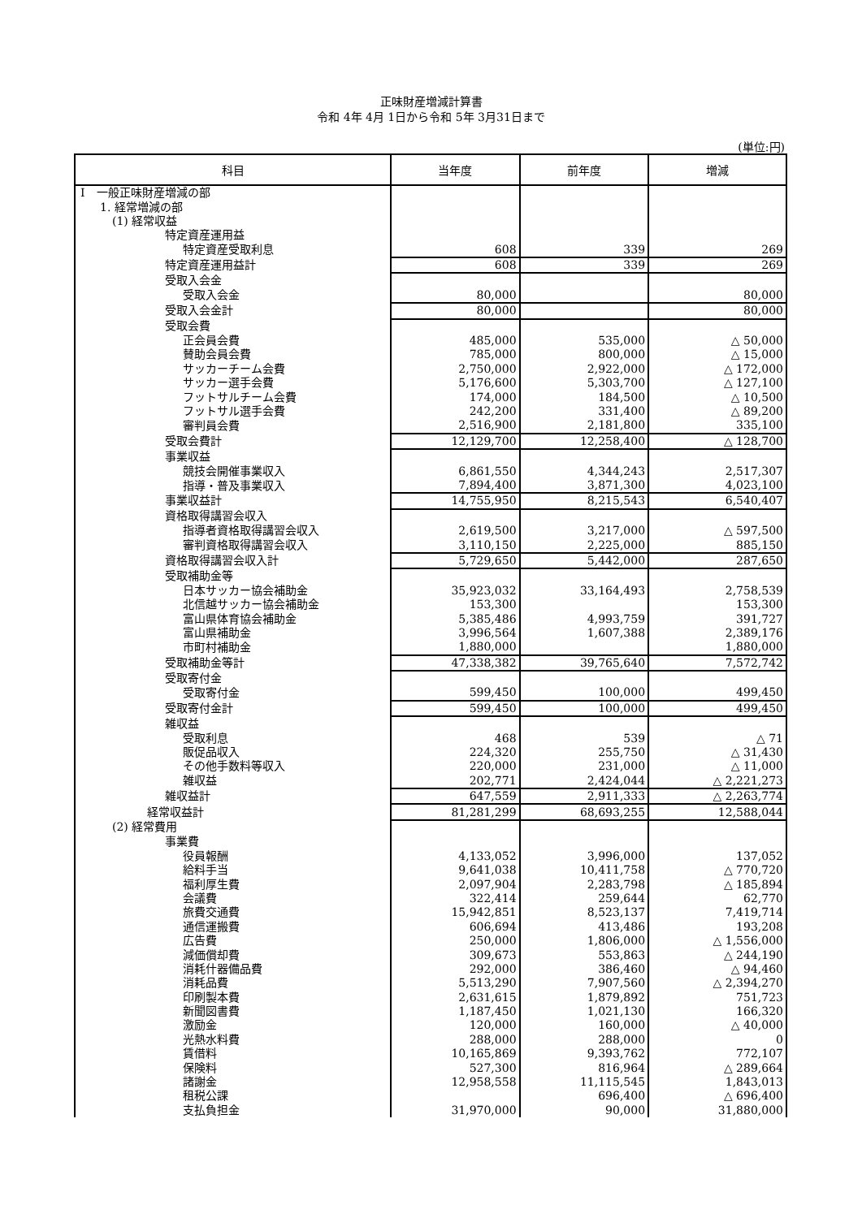正味財産増減計算書
令和 4年 4月 1日から令和 5年 3月31日まで
(単位:円)
| 科目 | 当年度 | 前年度 | 増減 |
| --- | --- | --- | --- |
| Ⅰ 一般正味財産増減の部 | | | |
| 1. 経常増減の部 | | | |
| (1) 経常収益 | | | |
| 特定資産運用益 | | | |
| 特定資産受取利息 | 608 | 339 | 269 |
| 特定資産運用益計 | 608 | 339 | 269 |
| 受取入会金 | | | |
| 受取入会金 | 80,000 | | 80,000 |
| 受取入会金計 | 80,000 | | 80,000 |
| 受取会費 | | | |
| 正会員会費 | 485,000 | 535,000 | △ 50,000 |
| 賛助会員会費 | 785,000 | 800,000 | △ 15,000 |
| サッカーチーム会費 | 2,750,000 | 2,922,000 | △ 172,000 |
| サッカー選手会費 | 5,176,600 | 5,303,700 | △ 127,100 |
| フットサルチーム会費 | 174,000 | 184,500 | △ 10,500 |
| フットサル選手会費 | 242,200 | 331,400 | △ 89,200 |
| 審判員会費 | 2,516,900 | 2,181,800 | 335,100 |
| 受取会費計 | 12,129,700 | 12,258,400 | △ 128,700 |
| 事業収益 | | | |
| 競技会開催事業収入 | 6,861,550 | 4,344,243 | 2,517,307 |
| 指導・普及事業収入 | 7,894,400 | 3,871,300 | 4,023,100 |
| 事業収益計 | 14,755,950 | 8,215,543 | 6,540,407 |
| 資格取得講習会収入 | | | |
| 指導者資格取得講習会収入 | 2,619,500 | 3,217,000 | △ 597,500 |
| 審判資格取得講習会収入 | 3,110,150 | 2,225,000 | 885,150 |
| 資格取得講習会収入計 | 5,729,650 | 5,442,000 | 287,650 |
| 受取補助金等 | | | |
| 日本サッカー協会補助金 | 35,923,032 | 33,164,493 | 2,758,539 |
| 北信越サッカー協会補助金 | 153,300 | | 153,300 |
| 富山県体育協会補助金 | 5,385,486 | 4,993,759 | 391,727 |
| 富山県補助金 | 3,996,564 | 1,607,388 | 2,389,176 |
| 市町村補助金 | 1,880,000 | | 1,880,000 |
| 受取補助金等計 | 47,338,382 | 39,765,640 | 7,572,742 |
| 受取寄付金 | | | |
| 受取寄付金 | 599,450 | 100,000 | 499,450 |
| 受取寄付金計 | 599,450 | 100,000 | 499,450 |
| 雑収益 | | | |
| 受取利息 | 468 | 539 | △ 71 |
| 販促品収入 | 224,320 | 255,750 | △ 31,430 |
| その他手数料等収入 | 220,000 | 231,000 | △ 11,000 |
| 雑収益 | 202,771 | 2,424,044 | △ 2,221,273 |
| 雑収益計 | 647,559 | 2,911,333 | △ 2,263,774 |
| 経常収益計 | 81,281,299 | 68,693,255 | 12,588,044 |
| (2) 経常費用 | | | |
| 事業費 | | | |
| 役員報酬 | 4,133,052 | 3,996,000 | 137,052 |
| 給料手当 | 9,641,038 | 10,411,758 | △ 770,720 |
| 福利厚生費 | 2,097,904 | 2,283,798 | △ 185,894 |
| 会議費 | 322,414 | 259,644 | 62,770 |
| 旅費交通費 | 15,942,851 | 8,523,137 | 7,419,714 |
| 通信運搬費 | 606,694 | 413,486 | 193,208 |
| 広告費 | 250,000 | 1,806,000 | △ 1,556,000 |
| 減価償却費 | 309,673 | 553,863 | △ 244,190 |
| 消耗什器備品費 | 292,000 | 386,460 | △ 94,460 |
| 消耗品費 | 5,513,290 | 7,907,560 | △ 2,394,270 |
| 印刷製本費 | 2,631,615 | 1,879,892 | 751,723 |
| 新聞図書費 | 1,187,450 | 1,021,130 | 166,320 |
| 激励金 | 120,000 | 160,000 | △ 40,000 |
| 光熱水料費 | 288,000 | 288,000 | 0 |
| 賃借料 | 10,165,869 | 9,393,762 | 772,107 |
| 保険料 | 527,300 | 816,964 | △ 289,664 |
| 諸謝金 | 12,958,558 | 11,115,545 | 1,843,013 |
| 租税公課 | | 696,400 | △ 696,400 |
| 支払負担金 | 31,970,000 | 90,000 | 31,880,000 |